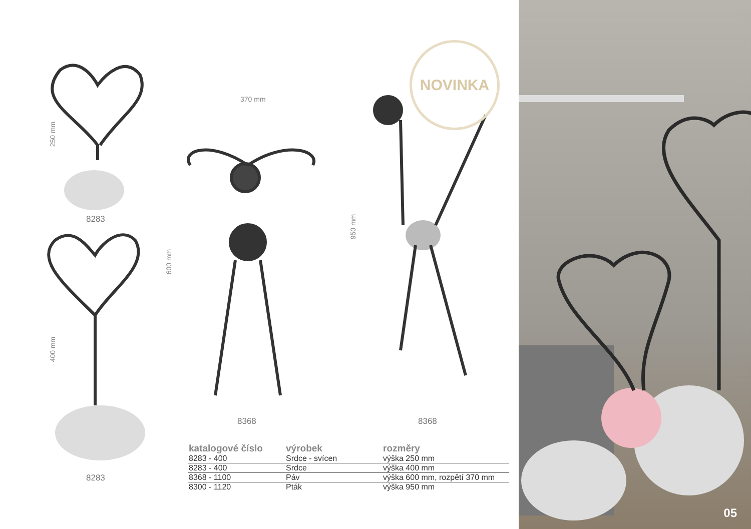250 mm
8283
400 mm
8283
370 mm
600 mm
8368
950 mm
8368
NOVINKA
| katalogové číslo | výrobek | rozměry |
| --- | --- | --- |
| 8283 - 400 | Srdce - svícen | výška 250 mm |
| 8283 - 400 | Srdce | výška 400 mm |
| 8368 - 1100 | Páv | výška 600 mm, rozpětí 370 mm |
| 8300 - 1120 | Pták | výška 950 mm |
05